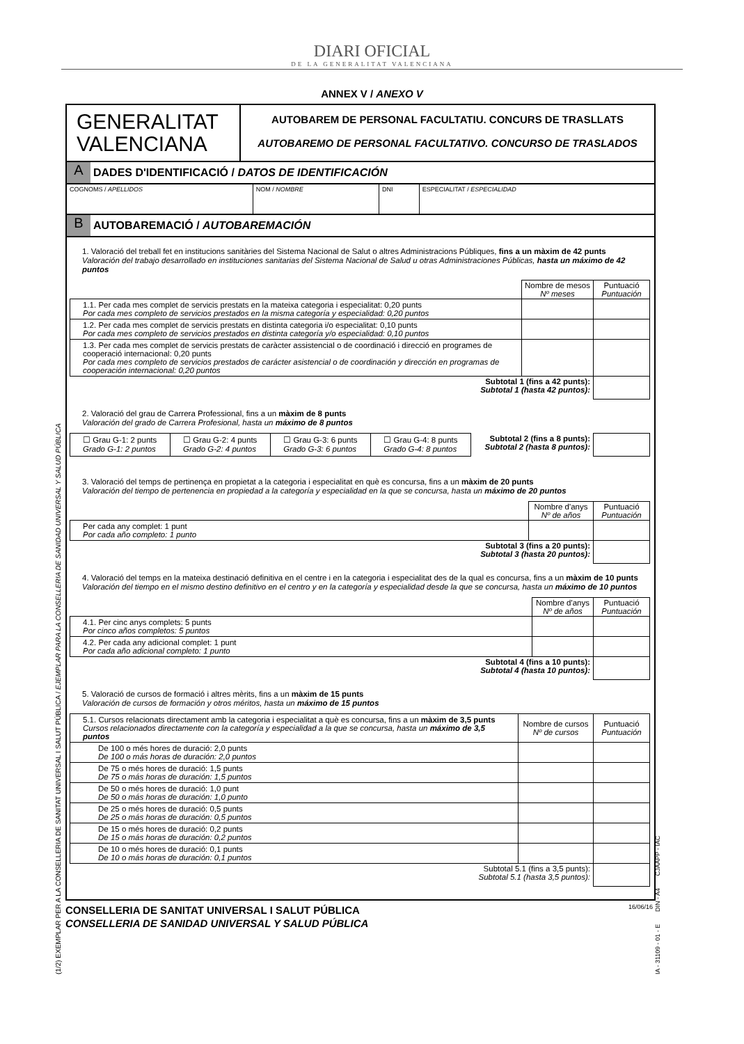DIARI OFICIAL
DE LA GENERALITAT VALENCIANA
ANNEX V / ANEXO V
| GENERALITAT VALENCIANA | AUTOBAREM DE PERSONAL FACULTATIU. CONCURS DE TRASLLATS AUTOBAREMO DE PERSONAL FACULTATIVO. CONCURSO DE TRASLADOS |
A DADES D'IDENTIFICACIÓ / DATOS DE IDENTIFICACIÓN
| COGNOMS / APELLIDOS | NOM / NOMBRE | DNI | ESPECIALITAT / ESPECIALIDAD |
B AUTOBAREMACIÓ / AUTOBAREMACIÓN
1. Valoració del treball fet en institucions sanitàries del Sistema Nacional de Salut o altres Administracions Públiques, fins a un màxim de 42 punts
Valoración del trabajo desarrollado en instituciones sanitarias del Sistema Nacional de Salud u otras Administraciones Públicas, hasta un máximo de 42 puntos
| | Nombre de mesos Nº meses | Puntuació Puntuación |
| 1.1. Per cada mes complet de servicis prestats en la mateixa categoria i especialitat: 0,20 punts Por cada mes completo de servicios prestados en la misma categoría y especialidad: 0,20 puntos | | |
| 1.2. Per cada mes complet de servicis prestats en distinta categoria i/o especialitat: 0,10 punts Por cada mes completo de servicios prestados en distinta categoría y/o especialidad: 0,10 puntos | | |
| 1.3. Per cada mes complet de servicis prestats de caràcter assistencial o de coordinació i direcció en programes de cooperació internacional: 0,20 punts Por cada mes completo de servicios prestados de carácter asistencial o de coordinación y dirección en programas de cooperación internacional: 0,20 puntos | | |
| Subtotal 1 (fins a 42 punts): Subtotal 1 (hasta 42 puntos): | | |
2. Valoració del grau de Carrera Professional, fins a un màxim de 8 punts
Valoración del grado de Carrera Profesional, hasta un máximo de 8 puntos
| ☐ Grau G-1: 2 punts Grado G-1: 2 puntos | ☐ Grau G-2: 4 punts Grado G-2: 4 puntos | ☐ Grau G-3: 6 punts Grado G-3: 6 puntos | ☐ Grau G-4: 8 punts Grado G-4: 8 puntos | Subtotal 2 (fins a 8 punts): Subtotal 2 (hasta 8 puntos): | |
3. Valoració del temps de pertinença en propietat a la categoria i especialitat en què es concursa, fins a un màxim de 20 punts
Valoración del tiempo de pertenencia en propiedad a la categoría y especialidad en la que se concursa, hasta un máximo de 20 puntos
| | Nombre d'anys Nº de años | Puntuació Puntuación |
| Per cada any complet: 1 punt Por cada año completo: 1 punto | | |
| Subtotal 3 (fins a 20 punts): Subtotal 3 (hasta 20 puntos): | | |
4. Valoració del temps en la mateixa destinació definitiva en el centre i en la categoria i especialitat des de la qual es concursa, fins a un màxim de 10 punts
Valoración del tiempo en el mismo destino definitivo en el centro y en la categoría y especialidad desde la que se concursa, hasta un máximo de 10 puntos
| | Nombre d'anys Nº de años | Puntuació Puntuación |
| 4.1. Per cinc anys complets: 5 punts Por cinco años completos: 5 puntos | | |
| 4.2. Per cada any adicional complet: 1 punt Por cada año adicional completo: 1 punto | | |
| Subtotal 4 (fins a 10 punts): Subtotal 4 (hasta 10 puntos): | | |
5. Valoració de cursos de formació i altres mèrits, fins a un màxim de 15 punts
Valoración de cursos de formación y otros méritos, hasta un máximo de 15 puntos
| 5.1. Cursos relacionats directament amb la categoria i especialitat a què es concursa, fins a un màxim de 3,5 punts Cursos relacionados directamente con la categoría y especialidad a la que se concursa, hasta un máximo de 3,5 puntos | Nombre de cursos Nº de cursos | Puntuació Puntuación |
| De 100 o més hores de duració: 2,0 punts De 100 o más horas de duración: 2,0 puntos | | |
| De 75 o més hores de duració: 1,5 punts De 75 o más horas de duración: 1,5 puntos | | |
| De 50 o més hores de duració: 1,0 punt De 50 o más horas de duración: 1,0 punto | | |
| De 25 o més hores de duració: 0,5 punts De 25 o más horas de duración: 0,5 puntos | | |
| De 15 o més hores de duració: 0,2 punts De 15 o más horas de duración: 0,2 puntos | | |
| De 10 o més hores de duració: 0,1 punts De 10 o más horas de duración: 0,1 puntos | | |
| Subtotal 5.1 (fins a 3,5 punts): Subtotal 5.1 (hasta 3,5 puntos): | | |
CONSELLERIA DE SANITAT UNIVERSAL I SALUT PÚBLICA
CONSELLERIA DE SANIDAD UNIVERSAL Y SALUD PÚBLICA
16/06/16
(1/2) EXEMPLAR PER A LA CONSELLERIA DE SANITAT UNIVERSAL I SALUT PÚBLICA / EJEMPLAR PARA LA CONSELLERIA DE SANIDAD UNIVERSAL Y SALUD PÚBLICA
IA - 31109 - 01 - E DIN - A4 CJAAPP - IAC